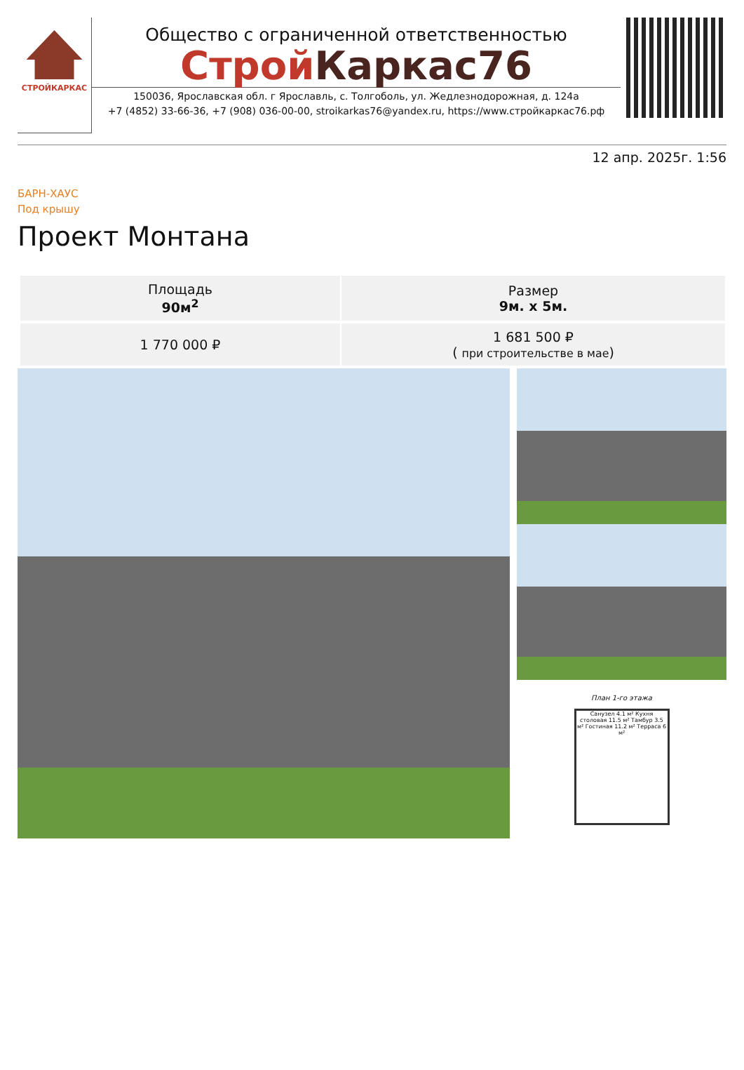СТРОЙКАРКАС
Общество с ограниченной ответственностью
Строй Каркас76
150036, Ярославская обл. г Ярославль, с. Толгоболь, ул. Жедлезнодорожная, д. 124а
+7 (4852) 33-66-36, +7 (908) 036-00-00, stroikarkas76@yandex.ru, https://www.стройкаркас76.рф
12 апр. 2025г. 1:56
БАРН-ХАУС
Под крышу
Проект Монтана
| Площадь 90м<sup>2</sup> | Размер 9м. x 5м. |
| 1 770 000 ₽ | 1 681 500 ₽ ( при строительстве в мае ) |
План 1-го этажа
Санузел 4.1 м² Кухня столовая 11.5 м² Тамбур 3.5 м² Гостиная 11.2 м² Терраса 6 м²